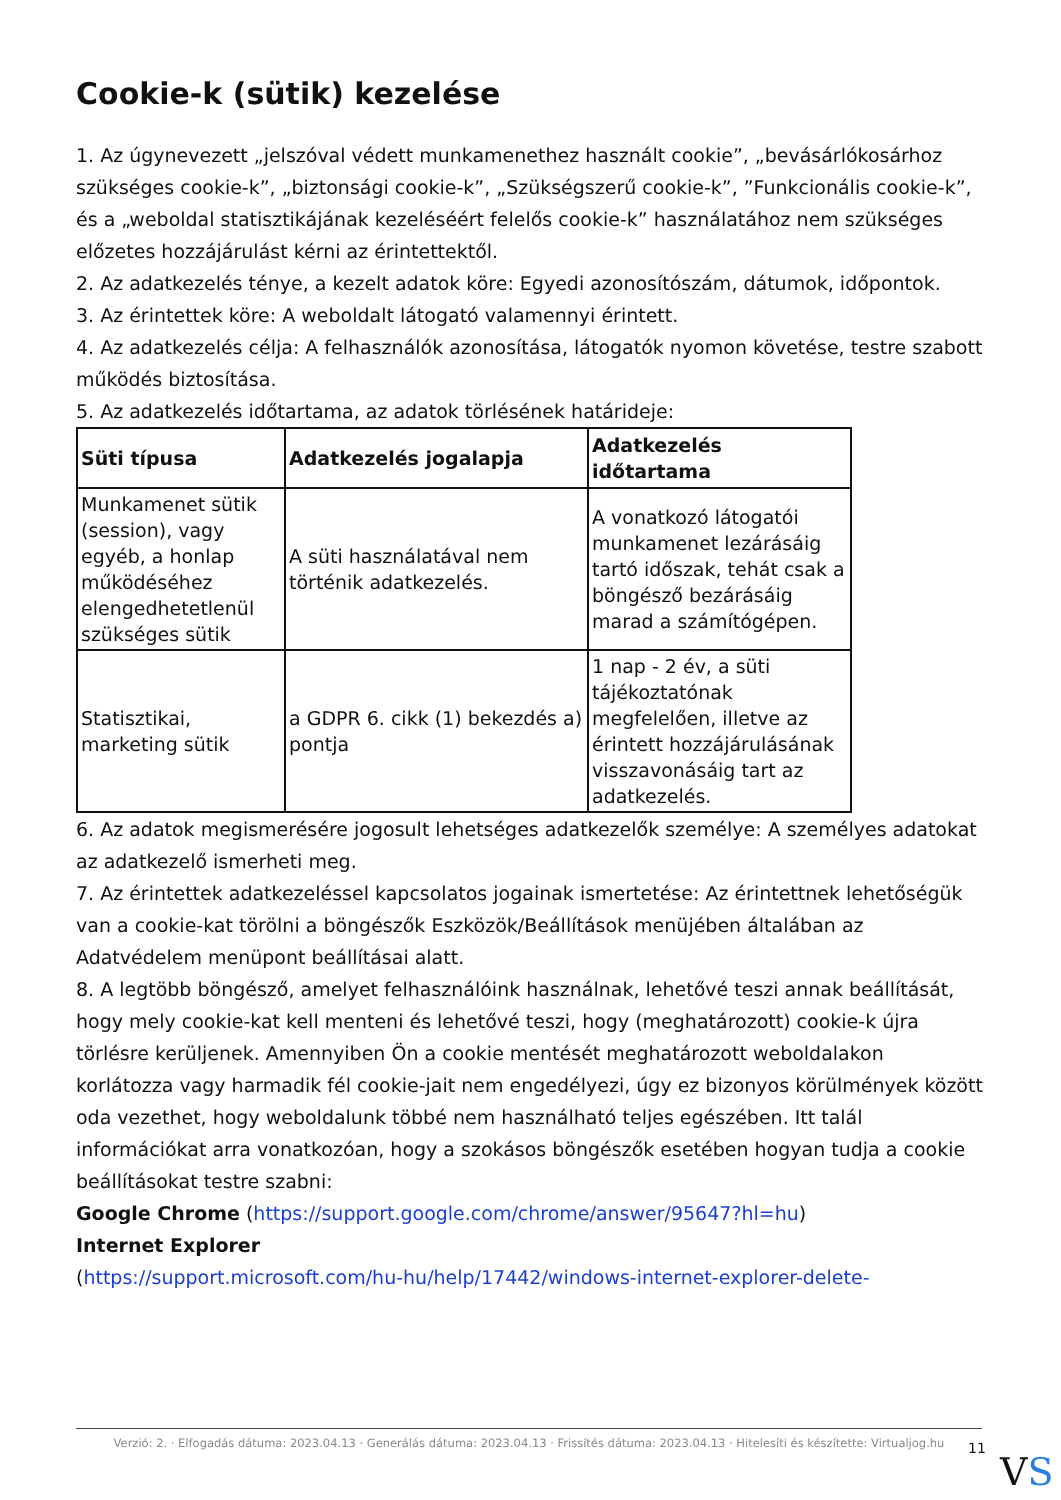Cookie-k (sütik) kezelése
1. Az úgynevezett „jelszóval védett munkamenethez használt cookie”, „bevásárlókosárhoz szükséges cookie-k”, „biztonsági cookie-k”, „Szükségszerű cookie-k”, ”Funkcionális cookie-k”, és a „weboldal statisztikájának kezeléséért felelős cookie-k” használatához nem szükséges előzetes hozzájárulást kérni az érintettektől.
2. Az adatkezelés ténye, a kezelt adatok köre: Egyedi azonosítószám, dátumok, időpontok.
3. Az érintettek köre: A weboldalt látogató valamennyi érintett.
4. Az adatkezelés célja: A felhasználók azonosítása, látogatók nyomon követése, testre szabott működés biztosítása.
5. Az adatkezelés időtartama, az adatok törlésének határideje:
| Süti típusa | Adatkezelés jogalapja | Adatkezelés időtartama |
| --- | --- | --- |
| Munkamenet sütik (session), vagy egyéb, a honlap működéséhez elengedhetetlenül szükséges sütik | A süti használatával nem történik adatkezelés. | A vonatkozó látogatói munkamenet lezárásáig tartó időszak, tehát csak a böngésző bezárásáig marad a számítógépen. |
| Statisztikai, marketing sütik | a GDPR 6. cikk (1) bekezdés a) pontja | 1 nap - 2 év, a süti tájékoztatónak megfelelően, illetve az érintett hozzájárulásának visszavonásáig tart az adatkezelés. |
6. Az adatok megismerésére jogosult lehetséges adatkezelők személye: A személyes adatokat az adatkezelő ismerheti meg.
7. Az érintettek adatkezeléssel kapcsolatos jogainak ismertetése: Az érintettnek lehetőségük van a cookie-kat törölni a böngészők Eszközök/Beállítások menüjében általában az Adatvédelem menüpont beállításai alatt.
8. A legtöbb böngésző, amelyet felhasználóink használnak, lehetővé teszi annak beállítását, hogy mely cookie-kat kell menteni és lehetővé teszi, hogy (meghatározott) cookie-k újra törlésre kerüljenek. Amennyiben Ön a cookie mentését meghatározott weboldalakon korlátozza vagy harmadik fél cookie-jait nem engedélyezi, úgy ez bizonyos körülmények között oda vezethet, hogy weboldalunk többé nem használható teljes egészében. Itt talál információkat arra vonatkozóan, hogy a szokásos böngészők esetében hogyan tudja a cookie beállításokat testre szabni:
Google Chrome (https://support.google.com/chrome/answer/95647?hl=hu)
Internet Explorer
(https://support.microsoft.com/hu-hu/help/17442/windows-internet-explorer-delete-
Verzió: 2. · Elfogadás dátuma: 2023.04.13 · Generálás dátuma: 2023.04.13 · Frissítés dátuma: 2023.04.13 · Hitelesíti és készítette: Virtualjog.hu
11
VS